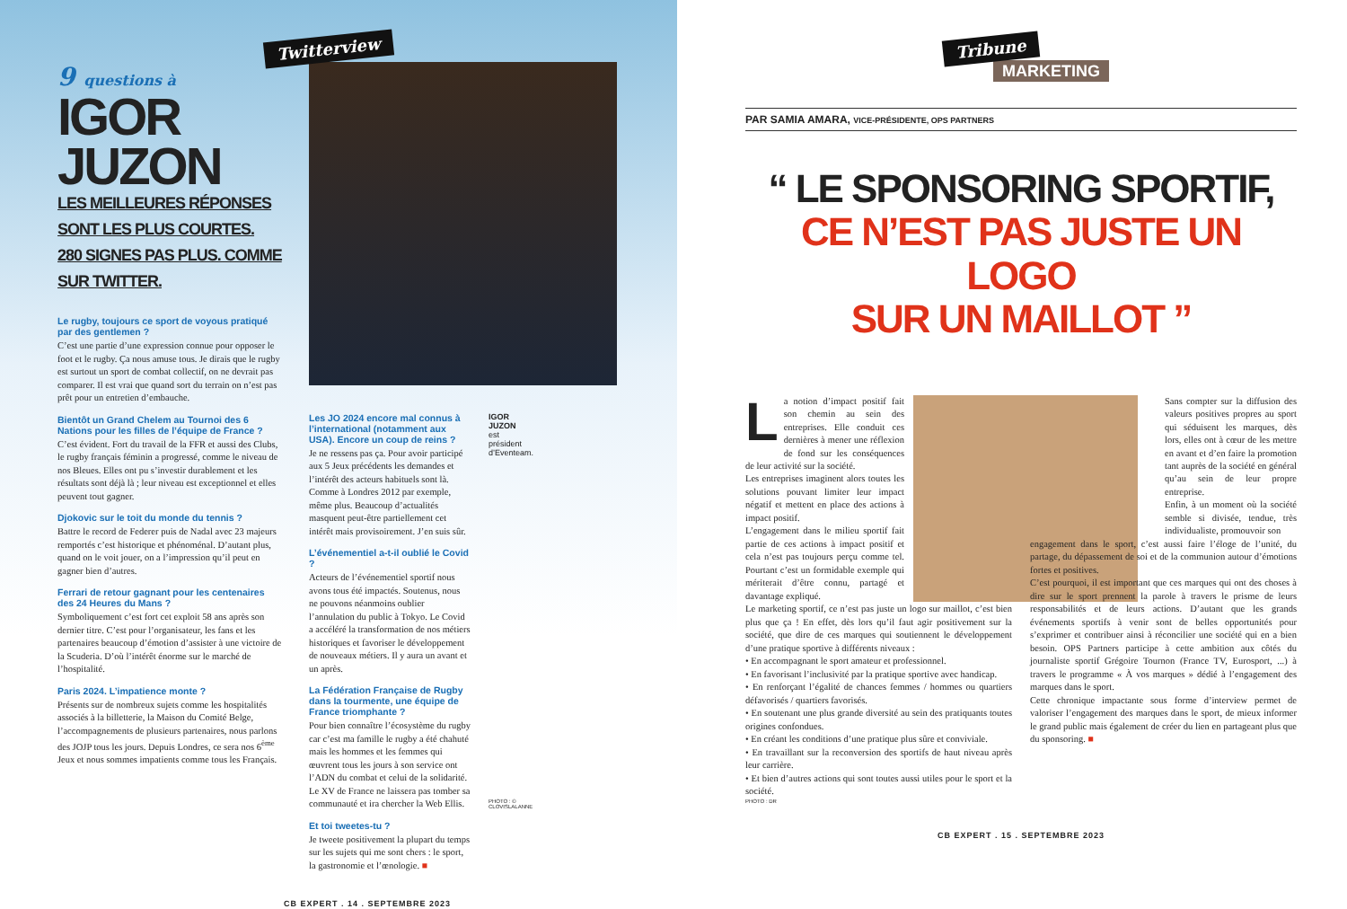Twitterview
9 questions à
IGOR
JUZON
LES MEILLEURES RÉPONSES SONT LES PLUS COURTES. 280 SIGNES PAS PLUS. COMME SUR TWITTER.
Le rugby, toujours ce sport de voyous pratiqué par des gentlemen ?
C’est une partie d’une expression connue pour opposer le foot et le rugby. Ça nous amuse tous. Je dirais que le rugby est surtout un sport de combat collectif, on ne devrait pas comparer. Il est vrai que quand sort du terrain on n’est pas prêt pour un entretien d’embauche.
Bientôt un Grand Chelem au Tournoi des 6 Nations pour les filles de l’équipe de France ?
C’est évident. Fort du travail de la FFR et aussi des Clubs, le rugby français féminin a progressé, comme le niveau de nos Bleues. Elles ont pu s’investir durablement et les résultats sont déjà là ; leur niveau est exceptionnel et elles peuvent tout gagner.
Djokovic sur le toit du monde du tennis ?
Battre le record de Federer puis de Nadal avec 23 majeurs remportés c’est historique et phénoménal. D’autant plus, quand on le voit jouer, on a l’impression qu’il peut en gagner bien d’autres.
Ferrari de retour gagnant pour les centenaires des 24 Heures du Mans ?
Symboliquement c’est fort cet exploit 58 ans après son dernier titre. C’est pour l’organisateur, les fans et les partenaires beaucoup d’émotion d’assister à une victoire de la Scuderia. D’où l’intérêt énorme sur le marché de l’hospitalité.
Paris 2024. L’impatience monte ?
Présents sur de nombreux sujets comme les hospitalités associés à la billetterie, la Maison du Comité Belge, l’accompagnements de plusieurs partenaires, nous parlons des JOJP tous les jours. Depuis Londres, ce sera nos 6<sup>ème</sup> Jeux et nous sommes impatients comme tous les Français.
Les JO 2024 encore mal connus à l’international (notamment aux USA). Encore un coup de reins ?
Je ne ressens pas ça. Pour avoir participé aux 5 Jeux précédents les demandes et l’intérêt des acteurs habituels sont là. Comme à Londres 2012 par exemple, même plus. Beaucoup d’actualités masquent peut-être partiellement cet intérêt mais provisoirement. J’en suis sûr.
L’événementiel a-t-il oublié le Covid ?
Acteurs de l’événementiel sportif nous avons tous été impactés. Soutenus, nous ne pouvons néanmoins oublier l’annulation du public à Tokyo. Le Covid a accéléré la transformation de nos métiers historiques et favoriser le développement de nouveaux métiers. Il y aura un avant et un après.
La Fédération Française de Rugby dans la tourmente, une équipe de France triomphante ?
Pour bien connaître l’écosystème du rugby car c’est ma famille le rugby a été chahuté mais les hommes et les femmes qui œuvrent tous les jours à son service ont l’ADN du combat et celui de la solidarité. Le XV de France ne laissera pas tomber sa communauté et ira chercher la Web Ellis.
Et toi tweetes-tu ?
Je tweete positivement la plupart du temps sur les sujets qui me sont chers : le sport, la gastronomie et l’œnologie. ■
IGOR JUZON
est président d’Eventeam.
PHOTO : © CLOVISLALANNE
CB EXPERT . 14 . SEPTEMBRE 2023
Tribune
MARKETING
PAR SAMIA AMARA, VICE-PRÉSIDENTE, OPS PARTNERS
“ LE SPONSORING SPORTIF,
CE N’EST PAS JUSTE UN LOGO
SUR UN MAILLOT ”
La notion d’impact positif fait son chemin au sein des entreprises. Elle conduit ces dernières à mener une réflexion de fond sur les conséquences de leur activité sur la société.
Les entreprises imaginent alors toutes les solutions pouvant limiter leur impact négatif et mettent en place des actions à impact positif.
L’engagement dans le milieu sportif fait partie de ces actions à impact positif et cela n’est pas toujours perçu comme tel. Pourtant c’est un formidable exemple qui mériterait d’être connu, partagé et davantage expliqué.
Le marketing sportif, ce n’est pas juste un logo sur maillot, c’est bien plus que ça ! En effet, dès lors qu’il faut agir positivement sur la société, que dire de ces marques qui soutiennent le développement d’une pratique sportive à différents niveaux :
• En accompagnant le sport amateur et professionnel.
• En favorisant l’inclusivité par la pratique sportive avec handicap.
• En renforçant l’égalité de chances femmes / hommes ou quartiers défavorisés / quartiers favorisés.
• En soutenant une plus grande diversité au sein des pratiquants toutes origines confondues.
• En créant les conditions d’une pratique plus sûre et conviviale.
• En travaillant sur la reconversion des sportifs de haut niveau après leur carrière.
• Et bien d’autres actions qui sont toutes aussi utiles pour le sport et la société.
Sans compter sur la diffusion des valeurs positives propres au sport qui séduisent les marques, dès lors, elles ont à cœur de les mettre en avant et d’en faire la promotion tant auprès de la société en général qu’au sein de leur propre entreprise.
Enfin, à un moment où la société semble si divisée, tendue, très individualiste, promouvoir son
engagement dans le sport, c’est aussi faire l’éloge de l’unité, du partage, du dépassement de soi et de la communion autour d’émotions fortes et positives.
C’est pourquoi, il est important que ces marques qui ont des choses à dire sur le sport prennent la parole à travers le prisme de leurs responsabilités et de leurs actions. D’autant que les grands événements sportifs à venir sont de belles opportunités pour s’exprimer et contribuer ainsi à réconcilier une société qui en a bien besoin. OPS Partners participe à cette ambition aux côtés du journaliste sportif Grégoire Tournon (France TV, Eurosport, ...) à travers le programme « À vos marques » dédié à l’engagement des marques dans le sport.
Cette chronique impactante sous forme d’interview permet de valoriser l’engagement des marques dans le sport, de mieux informer le grand public mais également de créer du lien en partageant plus que du sponsoring. ■
PHOTO : DR
CB EXPERT . 15 . SEPTEMBRE 2023